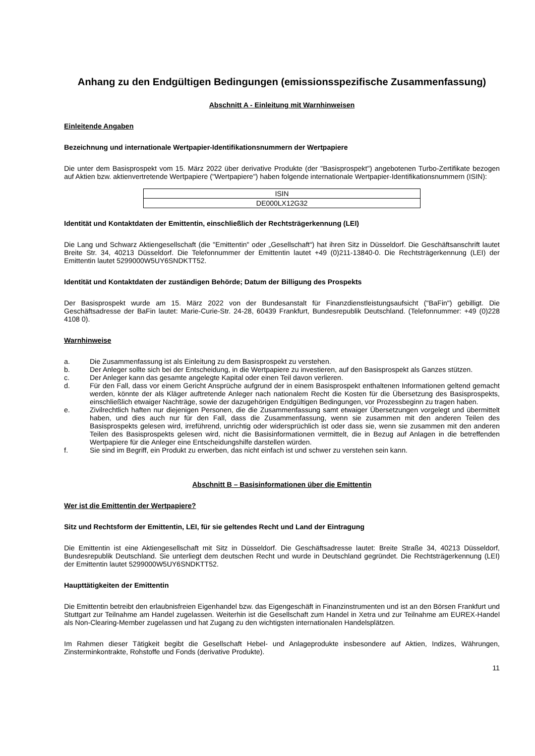Anhang zu den Endgültigen Bedingungen (emissionsspezifische Zusammenfassung)
Abschnitt A - Einleitung mit Warnhinweisen
Einleitende Angaben
Bezeichnung und internationale Wertpapier-Identifikationsnummern der Wertpapiere
Die unter dem Basisprospekt vom 15. März 2022 über derivative Produkte (der "Basisprospekt") angebotenen Turbo-Zertifikate bezogen auf Aktien bzw. aktienvertretende Wertpapiere ("Wertpapiere") haben folgende internationale Wertpapier-Identifikationsnummern (ISIN):
| ISIN |
| DE000LX12G32 |
Identität und Kontaktdaten der Emittentin, einschließlich der Rechtsträgerkennung (LEI)
Die Lang und Schwarz Aktiengesellschaft (die "Emittentin" oder „Gesellschaft“) hat ihren Sitz in Düsseldorf. Die Geschäftsanschrift lautet Breite Str. 34, 40213 Düsseldorf. Die Telefonnummer der Emittentin lautet +49 (0)211-13840-0. Die Rechtsträgerkennung (LEI) der Emittentin lautet 5299000W5UY6SNDKTT52.
Identität und Kontaktdaten der zuständigen Behörde; Datum der Billigung des Prospekts
Der Basisprospekt wurde am 15. März 2022 von der Bundesanstalt für Finanzdienstleistungsaufsicht ("BaFin") gebilligt. Die Geschäftsadresse der BaFin lautet: Marie-Curie-Str. 24-28, 60439 Frankfurt, Bundesrepublik Deutschland. (Telefonnummer: +49 (0)228 4108 0).
Warnhinweise
a. Die Zusammenfassung ist als Einleitung zu dem Basisprospekt zu verstehen.
b. Der Anleger sollte sich bei der Entscheidung, in die Wertpapiere zu investieren, auf den Basisprospekt als Ganzes stützen.
c. Der Anleger kann das gesamte angelegte Kapital oder einen Teil davon verlieren.
d. Für den Fall, dass vor einem Gericht Ansprüche aufgrund der in einem Basisprospekt enthaltenen Informationen geltend gemacht werden, könnte der als Kläger auftretende Anleger nach nationalem Recht die Kosten für die Übersetzung des Basisprospekts, einschließlich etwaiger Nachträge, sowie der dazugehörigen Endgültigen Bedingungen, vor Prozessbeginn zu tragen haben.
e. Zivilrechtlich haften nur diejenigen Personen, die die Zusammenfassung samt etwaiger Übersetzungen vorgelegt und übermittelt haben, und dies auch nur für den Fall, dass die Zusammenfassung, wenn sie zusammen mit den anderen Teilen des Basisprospekts gelesen wird, irreführend, unrichtig oder widersprüchlich ist oder dass sie, wenn sie zusammen mit den anderen Teilen des Basisprospekts gelesen wird, nicht die Basisinformationen vermittelt, die in Bezug auf Anlagen in die betreffenden Wertpapiere für die Anleger eine Entscheidungshilfe darstellen würden.
f. Sie sind im Begriff, ein Produkt zu erwerben, das nicht einfach ist und schwer zu verstehen sein kann.
Abschnitt B – Basisinformationen über die Emittentin
Wer ist die Emittentin der Wertpapiere?
Sitz und Rechtsform der Emittentin, LEI, für sie geltendes Recht und Land der Eintragung
Die Emittentin ist eine Aktiengesellschaft mit Sitz in Düsseldorf. Die Geschäftsadresse lautet: Breite Straße 34, 40213 Düsseldorf, Bundesrepublik Deutschland. Sie unterliegt dem deutschen Recht und wurde in Deutschland gegründet. Die Rechtsträgerkennung (LEI) der Emittentin lautet 5299000W5UY6SNDKTT52.
Haupttätigkeiten der Emittentin
Die Emittentin betreibt den erlaubnisfreien Eigenhandel bzw. das Eigengeschäft in Finanzinstrumenten und ist an den Börsen Frankfurt und Stuttgart zur Teilnahme am Handel zugelassen. Weiterhin ist die Gesellschaft zum Handel in Xetra und zur Teilnahme am EUREX-Handel als Non-Clearing-Member zugelassen und hat Zugang zu den wichtigsten internationalen Handelsplätzen.
Im Rahmen dieser Tätigkeit begibt die Gesellschaft Hebel- und Anlageprodukte insbesondere auf Aktien, Indizes, Währungen, Zinsterminkontrakte, Rohstoffe und Fonds (derivative Produkte).
11